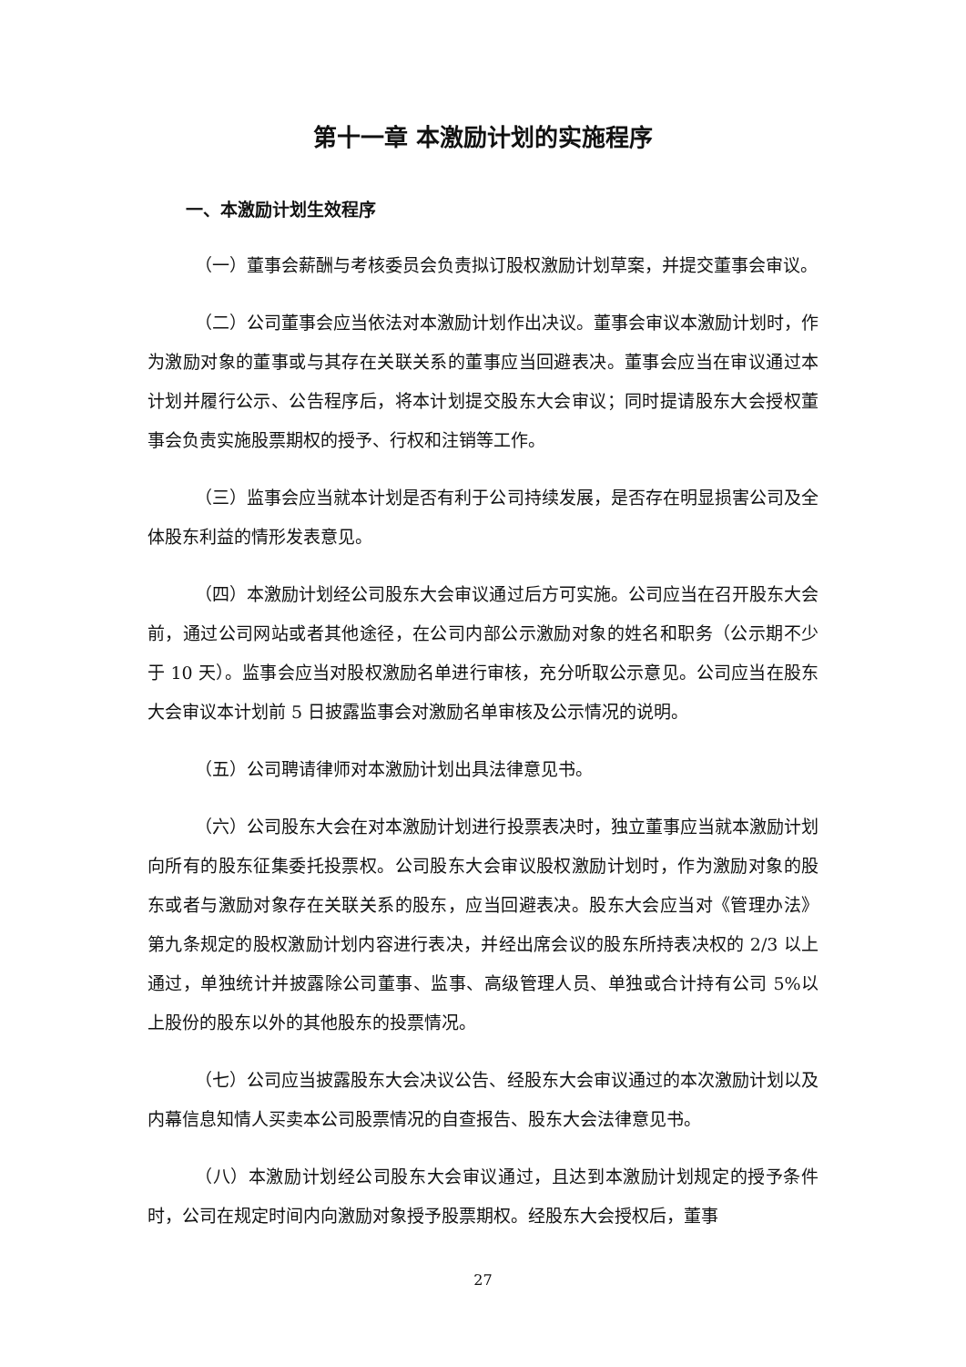第十一章 本激励计划的实施程序
一、本激励计划生效程序
（一）董事会薪酬与考核委员会负责拟订股权激励计划草案，并提交董事会审议。
（二）公司董事会应当依法对本激励计划作出决议。董事会审议本激励计划时，作为激励对象的董事或与其存在关联关系的董事应当回避表决。董事会应当在审议通过本计划并履行公示、公告程序后，将本计划提交股东大会审议；同时提请股东大会授权董事会负责实施股票期权的授予、行权和注销等工作。
（三）监事会应当就本计划是否有利于公司持续发展，是否存在明显损害公司及全体股东利益的情形发表意见。
（四）本激励计划经公司股东大会审议通过后方可实施。公司应当在召开股东大会前，通过公司网站或者其他途径，在公司内部公示激励对象的姓名和职务（公示期不少于 10 天）。监事会应当对股权激励名单进行审核，充分听取公示意见。公司应当在股东大会审议本计划前 5 日披露监事会对激励名单审核及公示情况的说明。
（五）公司聘请律师对本激励计划出具法律意见书。
（六）公司股东大会在对本激励计划进行投票表决时，独立董事应当就本激励计划向所有的股东征集委托投票权。公司股东大会审议股权激励计划时，作为激励对象的股东或者与激励对象存在关联关系的股东，应当回避表决。股东大会应当对《管理办法》第九条规定的股权激励计划内容进行表决，并经出席会议的股东所持表决权的 2/3 以上通过，单独统计并披露除公司董事、监事、高级管理人员、单独或合计持有公司 5%以上股份的股东以外的其他股东的投票情况。
（七）公司应当披露股东大会决议公告、经股东大会审议通过的本次激励计划以及内幕信息知情人买卖本公司股票情况的自查报告、股东大会法律意见书。
（八）本激励计划经公司股东大会审议通过，且达到本激励计划规定的授予条件时，公司在规定时间内向激励对象授予股票期权。经股东大会授权后，董事
27